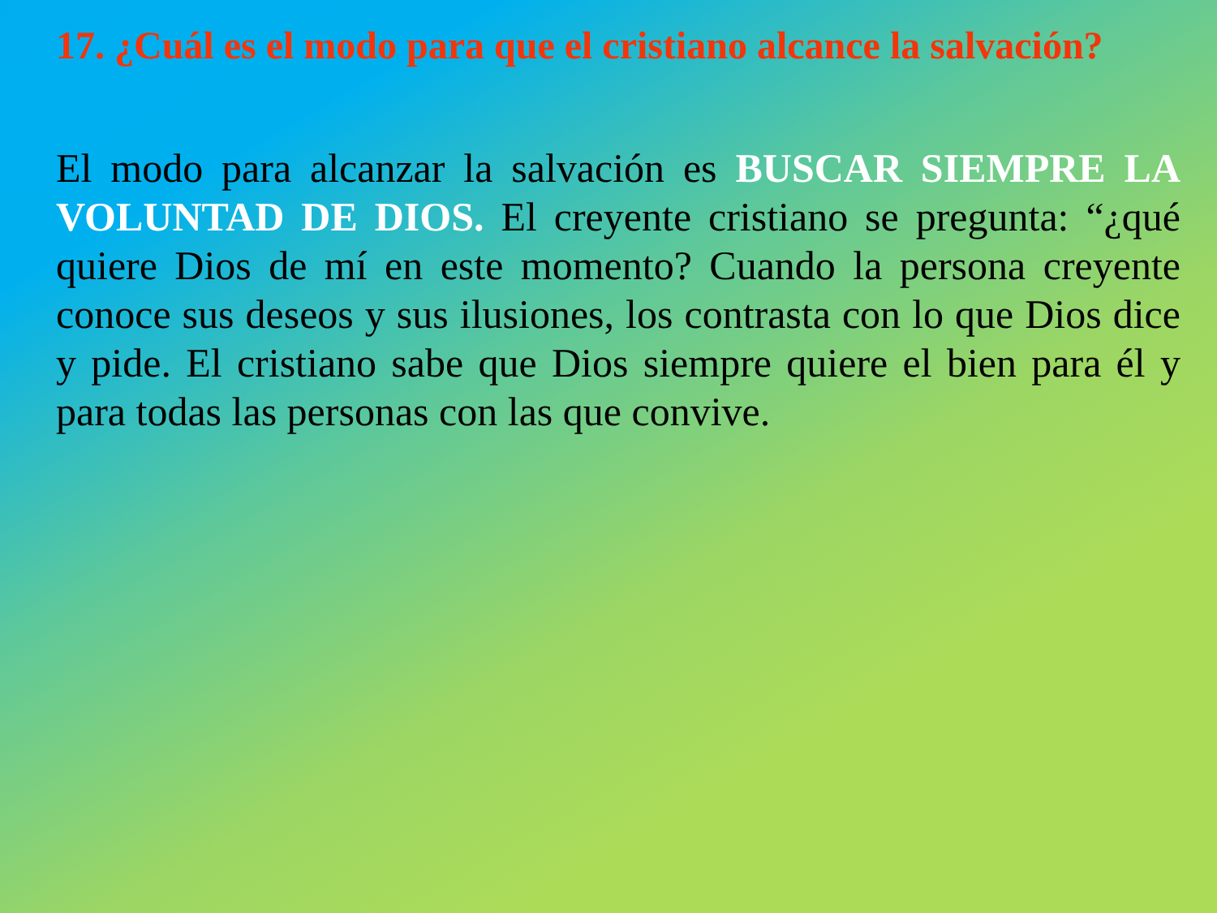17. ¿Cuál es el modo para que el cristiano alcance la salvación?
El modo para alcanzar la salvación es BUSCAR SIEMPRE LA VOLUNTAD DE DIOS. El creyente cristiano se pregunta: “¿qué quiere Dios de mí en este momento? Cuando la persona creyente conoce sus deseos y sus ilusiones, los contrasta con lo que Dios dice y pide. El cristiano sabe que Dios siempre quiere el bien para él y para todas las personas con las que convive.